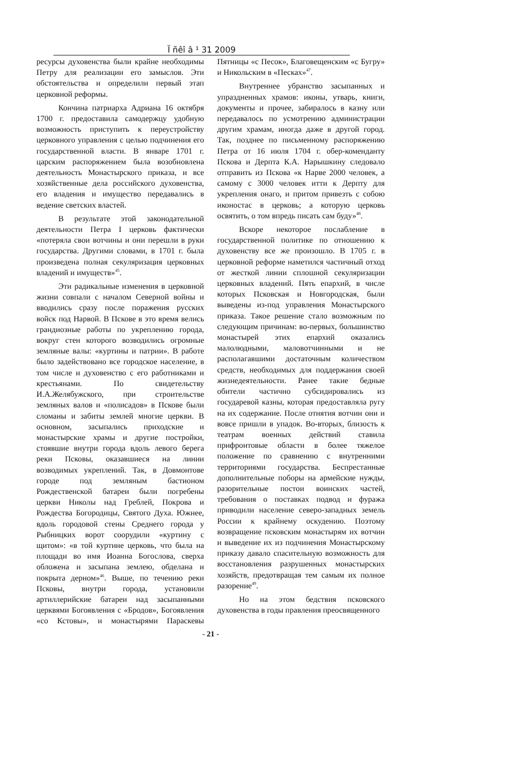Ï ñêî â ¹ 31 2009
ресурсы духовенства были крайне необходимы Петру для реализации его замыслов. Эти обстоятельства и определили первый этап церковной реформы.
Кончина патриарха Адриана 16 октября 1700 г. предоставила самодержцу удобную возможность приступить к переустройству церковного управления с целью подчинения его государственной власти. В январе 1701 г. царским распоряжением была возобновлена деятельность Монастырского приказа, и все хозяйственные дела российского духовенства, его владения и имущество передавались в ведение светских властей.
В результате этой законодательной деятельности Петра I церковь фактически «потеряла свои вотчины и они перешли в руки государства. Другими словами, в 1701 г. была произведена полная секуляризация церковных владений и имуществ»<sup>45</sup>.
Эти радикальные изменения в церковной жизни совпали с началом Северной войны и вводились сразу после поражения русских войск под Нарвой. В Пскове в это время велись грандиозные работы по укреплению города, вокруг стен которого возводились огромные земляные валы: «куртины и патрии». В работе было задействовано все городское население, в том числе и духовенство с его работниками и крестьянами. По свидетельству И.А.Желябужского, при строительстве земляных валов и «полисадов» в Пскове были сломаны и забиты землей многие церкви. В основном, засыпались приходские и монастырские храмы и другие постройки, стоявшие внутри города вдоль левого берега реки Псковы, оказавшиеся на линии возводимых укреплений. Так, в Довмонтове городе под земляным бастионом Рождественской батареи были погребены церкви Николы над Греблей, Покрова и Рождества Богородицы, Святого Духа. Южнее, вдоль городовой стены Среднего города у Рыбницких ворот соорудили «куртину с щитом»: «в той куртине церковь, что была на площади во имя Иоанна Богослова, сверха обложена и засыпана землею, обделана и покрыта дерном»<sup>46</sup>. Выше, по течению реки Псковы, внутри города, установили артиллерийские батареи над засыпанными церквями Богоявления с «Бродов», Богоявления «со Кстовы», и монастырями Параскевы Пятницы «с Песок», Благовещенским «с Бугру» и Никольским в «Песках»<sup>47</sup>.
Внутреннее убранство засыпанных и упраздненных храмов: иконы, утварь, книги, документы и прочее, забиралось в казну или передавалось по усмотрению администрации другим храмам, иногда даже в другой город. Так, позднее по письменному распоряжению Петра от 16 июля 1704 г. обер-коменданту Пскова и Дерпта К.А. Нарышкину следовало отправить из Пскова «к Нарве 2000 человек, а самому с 3000 человек итти к Дерпту для укрепления онаго, и притом привезть с собою иконостас в церковь; а которую церковь освятить, о том впредь писать сам буду»<sup>48</sup>.
Вскоре некоторое послабление в государственной политике по отношению к духовенству все же произошло. В 1705 г. в церковной реформе наметился частичный отход от жесткой линии сплошной секуляризации церковных владений. Пять епархий, в числе которых Псковская и Новгородская, были выведены из-под управления Монастырского приказа. Такое решение стало возможным по следующим причинам: во-первых, большинство монастырей этих епархий оказались малолюдными, маловотчинными и не располагавшими достаточным количеством средств, необходимых для поддержания своей жизнедеятельности. Ранее такие бедные обители частично субсидировались из государевой казны, которая предоставляла ругу на их содержание. После отнятия вотчин они и вовсе пришли в упадок. Во-вторых, близость к театрам военных действий ставила прифронтовые области в более тяжелое положение по сравнению с внутренними территориями государства. Беспрестанные дополнительные поборы на армейские нужды, разорительные постои воинских частей, требования о поставках подвод и фуража приводили население северо-западных земель России к крайнему оскудению. Поэтому возвращение псковским монастырям их вотчин и выведение их из подчинения Монастырскому приказу давало спасительную возможность для восстановления разрушенных монастырских хозяйств, предотвращая тем самым их полное разорение<sup>49</sup>.
Но на этом бедствия псковского духовенства в годы правления преосвященного
- 21 -